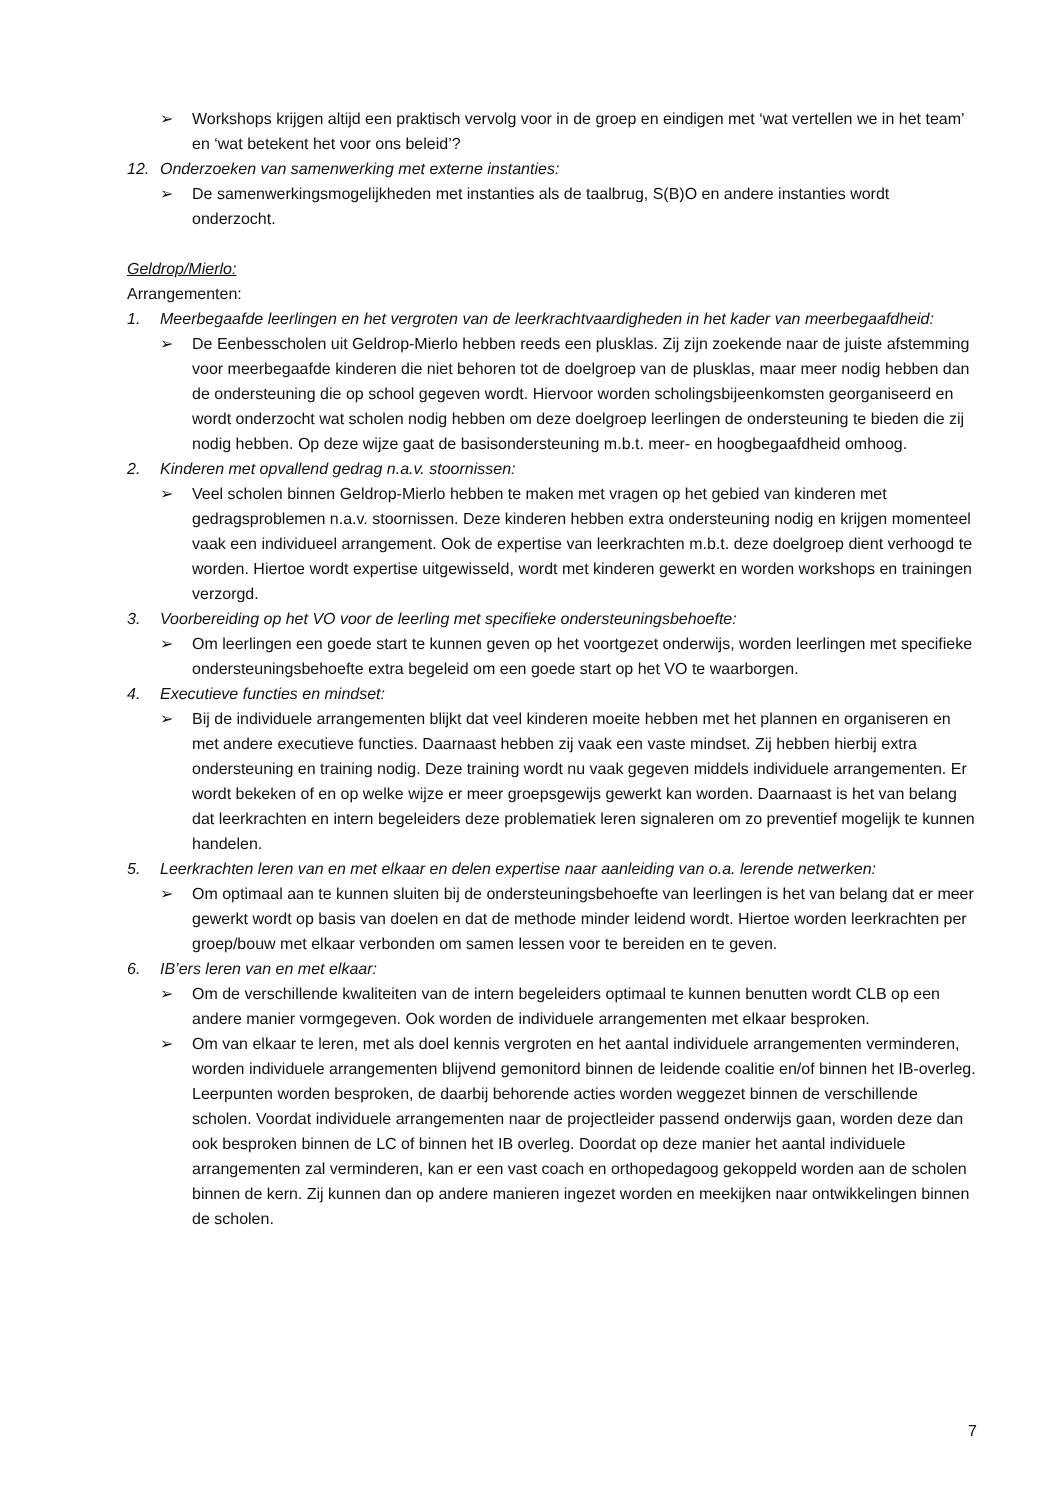➢ Workshops krijgen altijd een praktisch vervolg voor in de groep en eindigen met ‘wat vertellen we in het team’ en ‘wat betekent het voor ons beleid’?
12. Onderzoeken van samenwerking met externe instanties:
➢ De samenwerkingsmogelijkheden met instanties als de taalbrug, S(B)O en andere instanties wordt onderzocht.
Geldrop/Mierlo:
Arrangementen:
1. Meerbegaafde leerlingen en het vergroten van de leerkrachtvaardigheden in het kader van meerbegaafdheid:
➢ De Eenbesscholen uit Geldrop-Mierlo hebben reeds een plusklas. Zij zijn zoekende naar de juiste afstemming voor meerbegaafde kinderen die niet behoren tot de doelgroep van de plusklas, maar meer nodig hebben dan de ondersteuning die op school gegeven wordt. Hiervoor worden scholingsbijeenkomsten georganiseerd en wordt onderzocht wat scholen nodig hebben om deze doelgroep leerlingen de ondersteuning te bieden die zij nodig hebben. Op deze wijze gaat de basisondersteuning m.b.t. meer- en hoogbegaafdheid omhoog.
2. Kinderen met opvallend gedrag n.a.v. stoornissen:
➢ Veel scholen binnen Geldrop-Mierlo hebben te maken met vragen op het gebied van kinderen met gedragsproblemen n.a.v. stoornissen. Deze kinderen hebben extra ondersteuning nodig en krijgen momenteel vaak een individueel arrangement. Ook de expertise van leerkrachten m.b.t. deze doelgroep dient verhoogd te worden. Hiertoe wordt expertise uitgewisseld, wordt met kinderen gewerkt en worden workshops en trainingen verzorgd.
3. Voorbereiding op het VO voor de leerling met specifieke ondersteuningsbehoefte:
➢ Om leerlingen een goede start te kunnen geven op het voortgezet onderwijs, worden leerlingen met specifieke ondersteuningsbehoefte extra begeleid om een goede start op het VO te waarborgen.
4. Executieve functies en mindset:
➢ Bij de individuele arrangementen blijkt dat veel kinderen moeite hebben met het plannen en organiseren en met andere executieve functies. Daarnaast hebben zij vaak een vaste mindset. Zij hebben hierbij extra ondersteuning en training nodig. Deze training wordt nu vaak gegeven middels individuele arrangementen. Er wordt bekeken of en op welke wijze er meer groepsgewijs gewerkt kan worden. Daarnaast is het van belang dat leerkrachten en intern begeleiders deze problematiek leren signaleren om zo preventief mogelijk te kunnen handelen.
5. Leerkrachten leren van en met elkaar en delen expertise naar aanleiding van o.a. lerende netwerken:
➢ Om optimaal aan te kunnen sluiten bij de ondersteuningsbehoefte van leerlingen is het van belang dat er meer gewerkt wordt op basis van doelen en dat de methode minder leidend wordt. Hiertoe worden leerkrachten per groep/bouw met elkaar verbonden om samen lessen voor te bereiden en te geven.
6. IB’ers leren van en met elkaar:
➢ Om de verschillende kwaliteiten van de intern begeleiders optimaal te kunnen benutten wordt CLB op een andere manier vormgegeven. Ook worden de individuele arrangementen met elkaar besproken.
➢ Om van elkaar te leren, met als doel kennis vergroten en het aantal individuele arrangementen verminderen, worden individuele arrangementen blijvend gemonitord binnen de leidende coalitie en/of binnen het IB-overleg. Leerpunten worden besproken, de daarbij behorende acties worden weggezet binnen de verschillende scholen. Voordat individuele arrangementen naar de projectleider passend onderwijs gaan, worden deze dan ook besproken binnen de LC of binnen het IB overleg. Doordat op deze manier het aantal individuele arrangementen zal verminderen, kan er een vast coach en orthopedagoog gekoppeld worden aan de scholen binnen de kern. Zij kunnen dan op andere manieren ingezet worden en meekijken naar ontwikkelingen binnen de scholen.
7